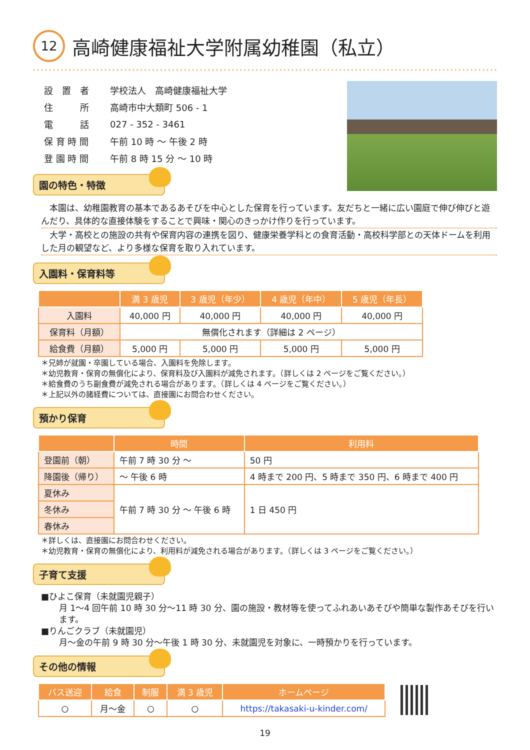12 高崎健康福祉大学附属幼稚園（私立）
| 設 置 者 | 学校法人 高崎健康福祉大学 |
| 住 所 | 高崎市中大類町 506 - 1 |
| 電 話 | 027 - 352 - 3461 |
| 保 育 時 間 | 午前 10 時 ～ 午後 2 時 |
| 登 園 時 間 | 午前 8 時 15 分 ～ 10 時 |
園の特色・特徴
本園は、幼稚園教育の基本であるあそびを中心とした保育を行っています。友だちと一緒に広い園庭で伸び伸びと遊んだり、具体的な直接体験をすることで興味・関心のきっかけ作りを行っています。
大学・高校との施設の共有や保育内容の連携を図り、健康栄養学科との食育活動・高校科学部との天体ドームを利用した月の観望など、より多様な保育を取り入れています。
入園料・保育料等
| | 満 3 歳児 | 3 歳児（年少） | 4 歳児（年中） | 5 歳児（年長） |
| --- | --- | --- | --- | --- |
| 入園料 | 40,000 円 | 40,000 円 | 40,000 円 | 40,000 円 |
| 保育料（月額） | 無償化されます（詳細は 2 ページ） | | | |
| 給食費（月額） | 5,000 円 | 5,000 円 | 5,000 円 | 5,000 円 |
＊兄姉が就園・卒園している場合、入園料を免除します。
＊幼児教育・保育の無償化により、保育料及び入園料が減免されます。（詳しくは 2 ページをご覧ください。）
＊給食費のうち副食費が減免される場合があります。（詳しくは 4 ページをご覧ください。）
＊上記以外の諸経費については、直接園にお問合わせください。
預かり保育
| | 時間 | 利用料 |
| --- | --- | --- |
| 登園前（朝） | 午前 7 時 30 分 ～ | 50 円 |
| 降園後（帰り） | ～ 午後 6 時 | 4 時まで 200 円、5 時まで 350 円、6 時まで 400 円 |
| 夏休み | 午前 7 時 30 分 ～ 午後 6 時 | 1 日 450 円 |
| 冬休み | | |
| 春休み | | |
＊詳しくは、直接園にお問合わせください。
＊幼児教育・保育の無償化により、利用料が減免される場合があります。（詳しくは 3 ページをご覧ください。）
子育て支援
■ひよこ保育（未就園児親子）
月 1～4 回午前 10 時 30 分～11 時 30 分、園の施設・教材等を使ってふれあいあそびや簡単な製作あそびを行います。
■りんごクラブ（未就園児）
月～金の午前 9 時 30 分～午後 1 時 30 分、未就園児を対象に、一時預かりを行っています。
その他の情報
| バス送迎 | 給食 | 制服 | 満 3 歳児 | ホームページ |
| --- | --- | --- | --- | --- |
| ○ | 月～金 | ○ | ○ | https://takasaki-u-kinder.com/ |
19